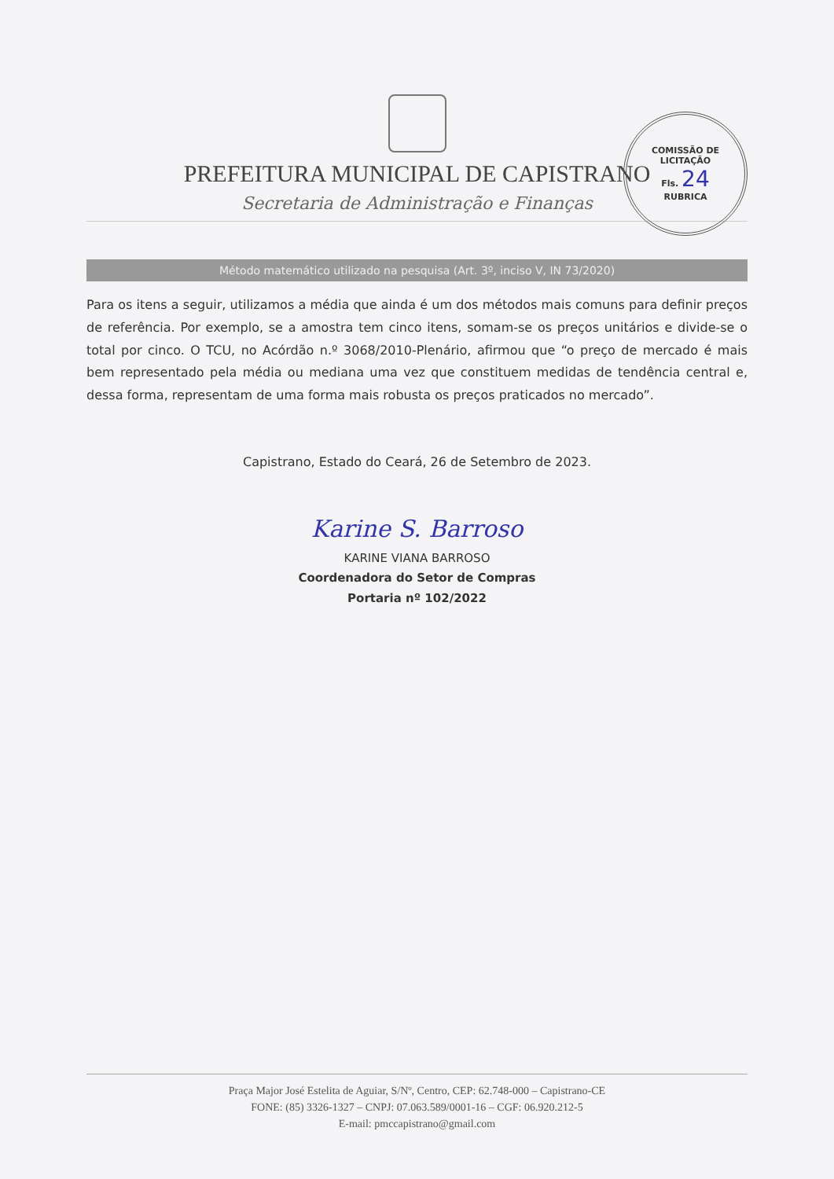PREFEITURA MUNICIPAL DE CAPISTRANO
Secretaria de Administração e Finanças
COMISSÃO DE LICITAÇÃO
Fls. 24
RUBRICA
Método matemático utilizado na pesquisa (Art. 3º, inciso V, IN 73/2020)
Para os itens a seguir, utilizamos a média que ainda é um dos métodos mais comuns para definir preços de referência. Por exemplo, se a amostra tem cinco itens, somam-se os preços unitários e divide-se o total por cinco. O TCU, no Acórdão n.º 3068/2010-Plenário, afirmou que “o preço de mercado é mais bem representado pela média ou mediana uma vez que constituem medidas de tendência central e, dessa forma, representam de uma forma mais robusta os preços praticados no mercado”.
Capistrano, Estado do Ceará, 26 de Setembro de 2023.
Karine S. Barroso
KARINE VIANA BARROSO
Coordenadora do Setor de Compras
Portaria nº 102/2022
Praça Major José Estelita de Aguiar, S/Nº, Centro, CEP: 62.748-000 – Capistrano-CE
FONE: (85) 3326-1327 – CNPJ: 07.063.589/0001-16 – CGF: 06.920.212-5
E-mail: pmccapistrano@gmail.com